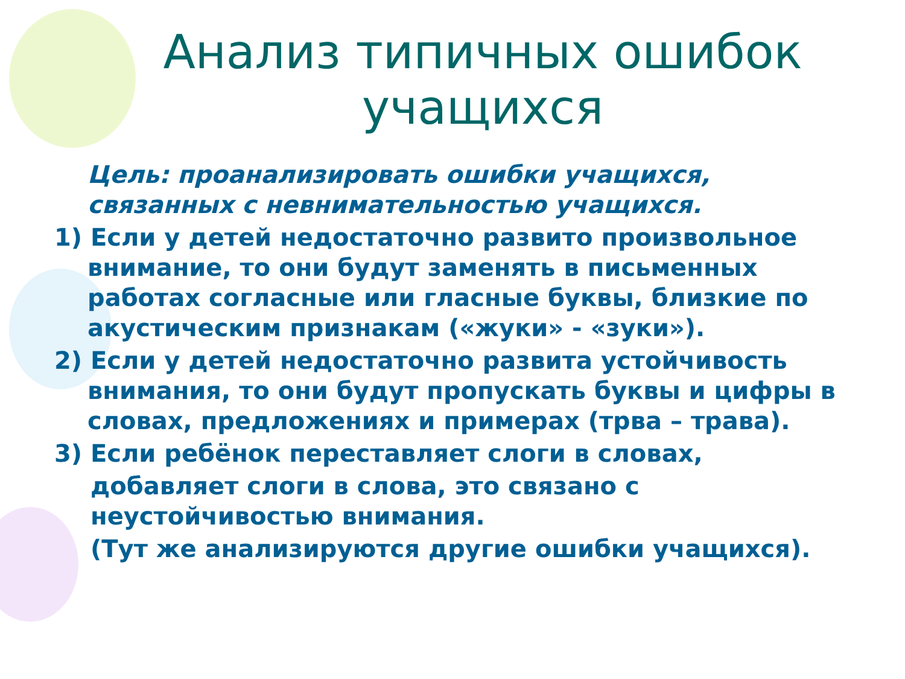Анализ типичных ошибок учащихся
Цель: проанализировать ошибки учащихся, связанных с невнимательностью учащихся.
1) Если у детей недостаточно развито произвольное внимание, то они будут заменять в письменных работах согласные или гласные буквы, близкие по акустическим признакам («жуки» - «зуки»).
2) Если у детей недостаточно развита устойчивость внимания, то они будут пропускать буквы и цифры в словах, предложениях и примерах (трва – трава).
3) Если ребёнок переставляет слоги в словах,
добавляет слоги в слова, это связано с неустойчивостью внимания.
(Тут же анализируются другие ошибки учащихся).